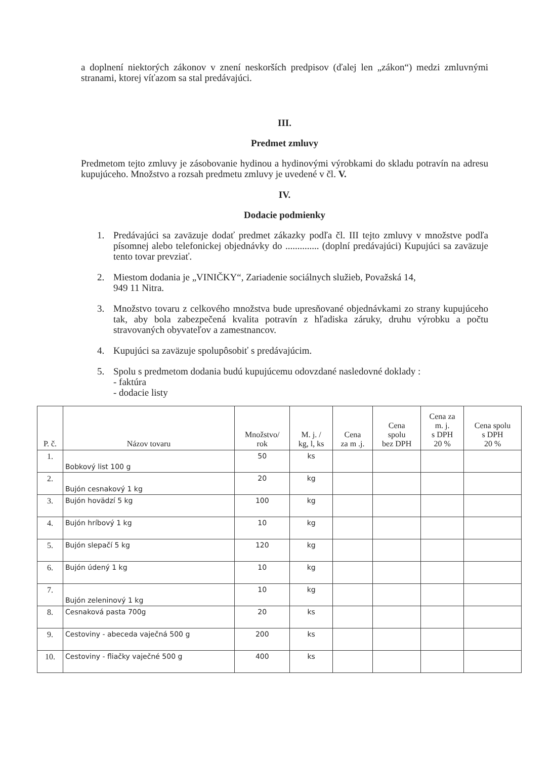a doplnení niektorých zákonov v znení neskorších predpisov (ďalej len „zákon“) medzi zmluvnými stranami, ktorej víťazom sa stal predávajúci.
III.
Predmet zmluvy
Predmetom tejto zmluvy je zásobovanie hydinou a hydinovými výrobkami do skladu potravín na adresu kupujúceho. Množstvo a rozsah predmetu zmluvy je uvedené v čl. V.
IV.
Dodacie podmienky
1. Predávajúci sa zaväzuje dodať predmet zákazky podľa čl. III tejto zmluvy v množstve podľa písomnej alebo telefonickej objednávky do .............. (doplní predávajúci) Kupujúci sa zaväzuje tento tovar prevziať.
2. Miestom dodania je „VINIČKY“, Zariadenie sociálnych služieb, Považská 14,
949 11 Nitra.
3. Množstvo tovaru z celkového množstva bude upresňované objednávkami zo strany kupujúceho tak, aby bola zabezpečená kvalita potravín z hľadiska záruky, druhu výrobku a počtu stravovaných obyvateľov a zamestnancov.
4. Kupujúci sa zaväzuje spolupôsobiť s predávajúcim.
5. Spolu s predmetom dodania budú kupujúcemu odovzdané nasledovné doklady :
- faktúra
- dodacie listy
| P. č. | Názov tovaru | Množstvo/ rok | M. j. / kg, l, ks | Cena za m .j. | Cena spolu bez DPH | Cena za m. j. s DPH 20 % | Cena spolu s DPH 20 % |
| --- | --- | --- | --- | --- | --- | --- | --- |
| 1. | Bobkový list 100 g | 50 | ks | | | | |
| 2. | Bujón cesnakový 1 kg | 20 | kg | | | | |
| 3. | Bujón hovädzí 5 kg | 100 | kg | | | | |
| 4. | Bujón hríbový 1 kg | 10 | kg | | | | |
| 5. | Bujón slepačí 5 kg | 120 | kg | | | | |
| 6. | Bujón údený 1 kg | 10 | kg | | | | |
| 7. | Bujón zeleninový 1 kg | 10 | kg | | | | |
| 8. | Cesnaková pasta 700g | 20 | ks | | | | |
| 9. | Cestoviny - abeceda vaječná 500 g | 200 | ks | | | | |
| 10. | Cestoviny - fliačky vaječné 500 g | 400 | ks | | | | |